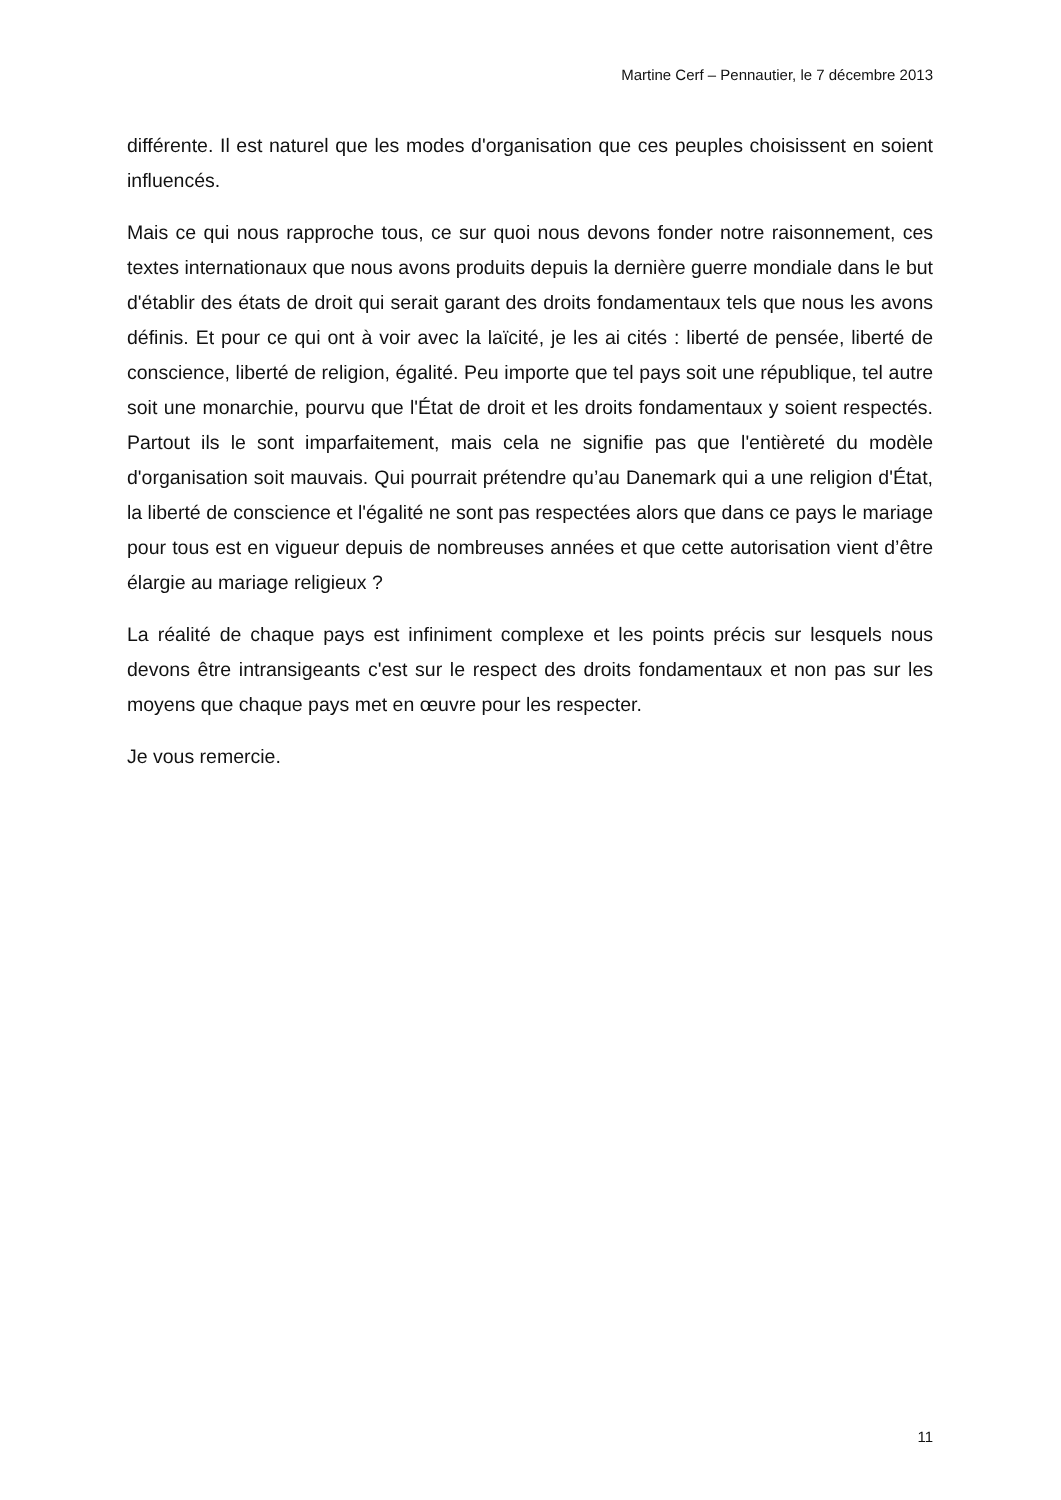Martine Cerf – Pennautier, le 7 décembre 2013
différente. Il est naturel que les modes d'organisation que ces peuples choisissent en soient influencés.
Mais ce qui nous rapproche tous, ce sur quoi nous devons fonder notre raisonnement, ces textes internationaux que nous avons produits depuis la dernière guerre mondiale dans le but d'établir des états de droit qui serait garant des droits fondamentaux tels que nous les avons définis. Et pour ce qui ont à voir avec la laïcité, je les ai cités : liberté de pensée, liberté de conscience, liberté de religion, égalité. Peu importe que tel pays soit une république, tel autre soit une monarchie, pourvu que l'État de droit et les droits fondamentaux y soient respectés. Partout ils le sont imparfaitement, mais cela ne signifie pas que l'entièreté du modèle d'organisation soit mauvais. Qui pourrait prétendre qu’au Danemark qui a une religion d'État, la liberté de conscience et l'égalité ne sont pas respectées alors que dans ce pays le mariage pour tous est en vigueur depuis de nombreuses années et que cette autorisation vient d’être élargie au mariage religieux ?
La réalité de chaque pays est infiniment complexe et les points précis sur lesquels nous devons être intransigeants c'est sur le respect des droits fondamentaux et non pas sur les moyens que chaque pays met en œuvre pour les respecter.
Je vous remercie.
11